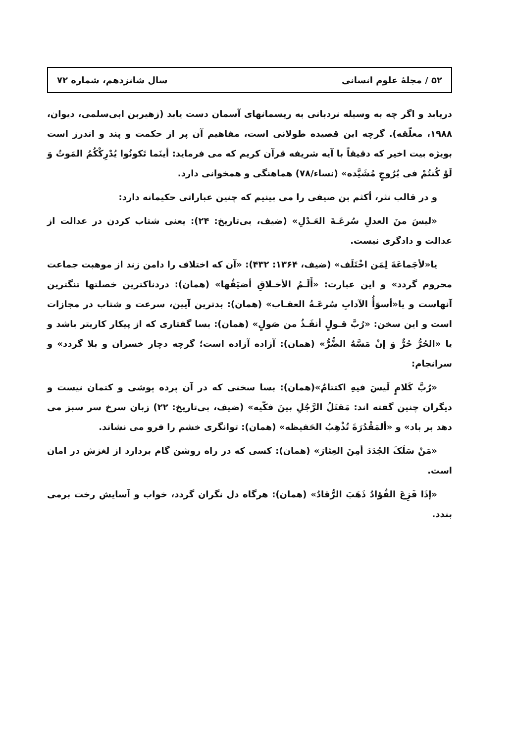۵۲ / مجلهٔ علوم انسانی سال شانزدهم، شماره ۷۲
دریابد و اگر چه به وسیله نردبانی به ریسمانهای آسمان دست یابد (زهیربن ابی‌سلمی، دیوان، ۱۹۸۸، معلّقه). گرچه این قصیده طولانی است، مفاهیم آن پر از حکمت و پند و اندرز است بویژه بیت اخیر که دقیقاً با آیه شریفه قرآن کریم که می فرماید: أینَما تَکونُوا یُدْرِکْکُمُ المَوتُ وَ لَوْ کُنتُمْ فی بُرُوجٍ مُشَیَّده» (نساء/۷۸) هماهنگی و همخوانی دارد.
و در قالب نثر، أکثم بن صیفی را می بینیم که چنین عباراتی حکیمانه دارد:
«لیسَ منَ العدلِ سُرعَـةَ العَـدْلِ» (ضیف، بی‌تاریخ: ۲۴): یعنی شتاب کردن در عدالت از عدالت و دادگری نیست.
یا«لأجَماعَةَ لِمَن اخْتَلَف» (ضیف، ۱۳۶۴: ۴۳۲): «آن که اختلاف را دامن زند از موهبت جماعت محروم گردد» و این عبارت: «أَلَـمُ الأخـلاقِ أضیَقُها» (همان): دردناکترین خصلتها تنگترین آنهاست و یا«أسوَأُ الآدابِ سُرعَـةُ العقـاب» (همان): بدترین آیین، سرعت و شتاب در مجازات است و این سخن: «رُبَّ قـولٍ أنفَـذُ من صَولٍ» (همان): بسا گفتاری که از پیکار کاریتر باشد و یا «الحُرُّ حُرٌّ وَ إنْ مَسَّهُ الضُّرُّ» (همان): آزاده آزاده است؛ گرچه دچار خسران و بلا گردد» و سرانجام:
«رُبَّ کَلامٍ لَیسَ فیهِ اکتتامٌ»(همان): بسا سخنی که در آن پرده پوشی و کتمان نیست و دیگران چنین گفته اند: مَقتَلُ الرَّجُلِ بینَ فکّیه» (ضیف، بی‌تاریخ: ۲۲) زبان سرخ سر سبز می دهد بر باد» و «ألمَقْدُرَةَ تُذْهِبُ الحَفیظه» (همان): توانگری خشم را فرو می نشاند.
«مَنْ سَلَکَ الجُدَدَ أمِنَ العِثارَ» (همان): کسی که در راه روشن گام بردارد از لغزش در امان است.
«إذَا فَزِعَ الفُؤادُ ذَهَبَ الرُّقادُ» (همان): هرگاه دل نگران گردد، خواب و آسایش رخت برمی بندد.